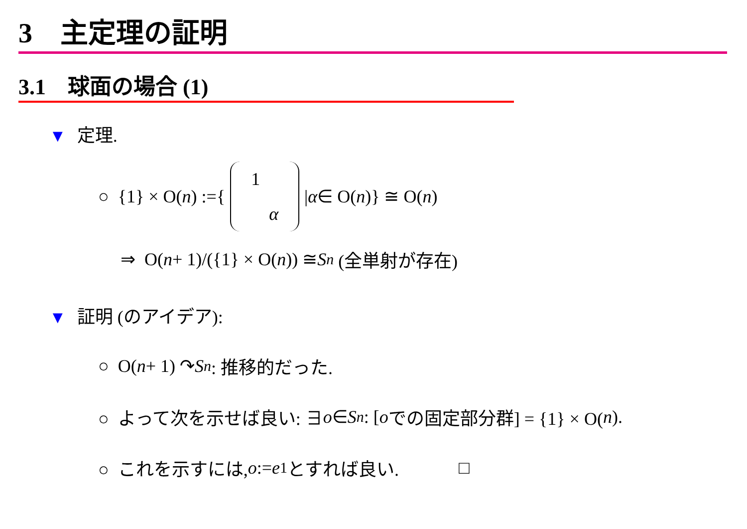3　主定理の証明
3.1　球面の場合 (1)
▼ 定理.
○ {1} × O(n) := { 1
α | α ∈ O(n)} ≅ O(n)
⇒ O(n + 1)/({1} × O(n)) ≅ S<sup>n</sup> (全単射が存在)
▼ 証明 (のアイデア):
○ O(n + 1) ↷ S<sup>n</sup> : 推移的だった.
○ よって次を示せば良い: ∃ o ∈ S<sup>n</sup> : [o での固定部分群] = {1} × O(n).
○ これを示すには, o := e<sub>1</sub> とすれば良い. □